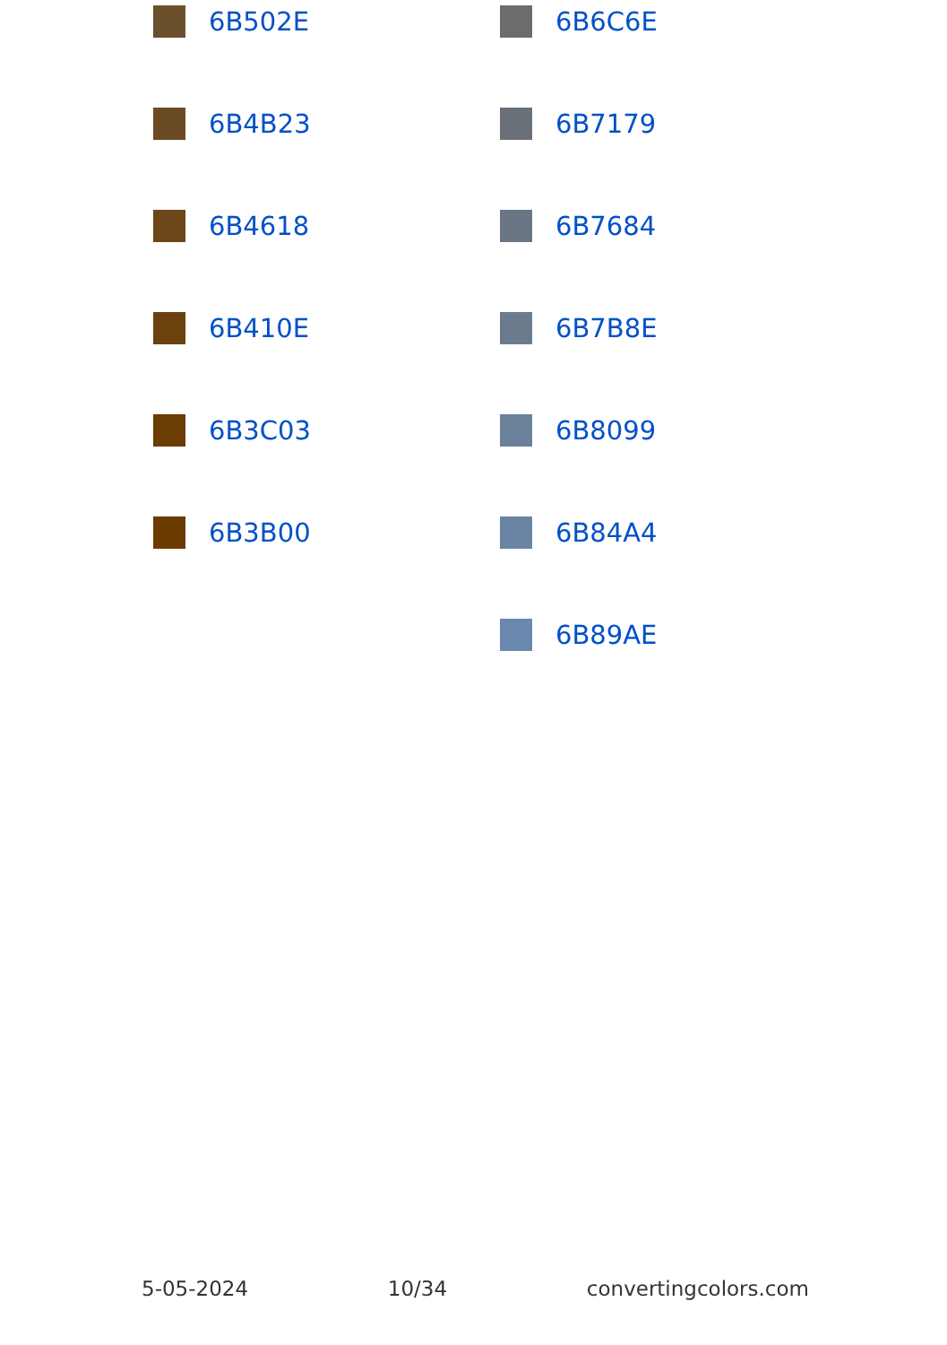6B502E
6B4B23
6B4618
6B410E
6B3C03
6B3B00
6B6C6E
6B7179
6B7684
6B7B8E
6B8099
6B84A4
6B89AE
5-05-2024 10/34 convertingcolors.com